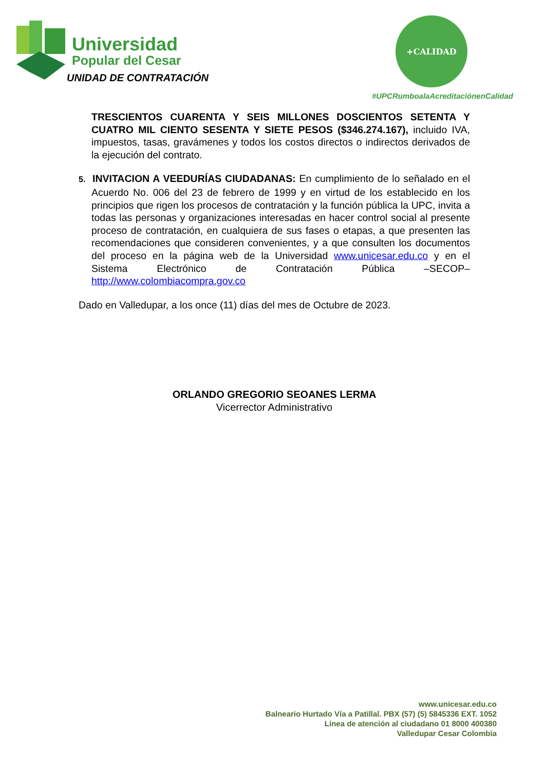Universidad
Popular del Cesar
UNIDAD DE CONTRATACIÓN
+CALIDAD
#UPCRumboalaAcreditaciónenCalidad
TRESCIENTOS CUARENTA Y SEIS MILLONES DOSCIENTOS SETENTA Y CUATRO MIL CIENTO SESENTA Y SIETE PESOS ($346.274.167), incluido IVA, impuestos, tasas, gravámenes y todos los costos directos o indirectos derivados de la ejecución del contrato.
5. INVITACION A VEEDURÍAS CIUDADANAS: En cumplimiento de lo señalado en el Acuerdo No. 006 del 23 de febrero de 1999 y en virtud de los establecido en los principios que rigen los procesos de contratación y la función pública la UPC, invita a todas las personas y organizaciones interesadas en hacer control social al presente proceso de contratación, en cualquiera de sus fases o etapas, a que presenten las recomendaciones que consideren convenientes, y a que consulten los documentos del proceso en la página web de la Universidad www.unicesar.edu.co y en el Sistema Electrónico de Contratación Pública –SECOP– http://www.colombiacompra.gov.co
Dado en Valledupar, a los once (11) días del mes de Octubre de 2023.
ORLANDO GREGORIO SEOANES LERMA
Vicerrector Administrativo
www.unicesar.edu.co
Balneario Hurtado Vía a Patillal. PBX (57) (5) 5845336 EXT. 1052
Línea de atención al ciudadano 01 8000 400380
Valledupar Cesar Colombia